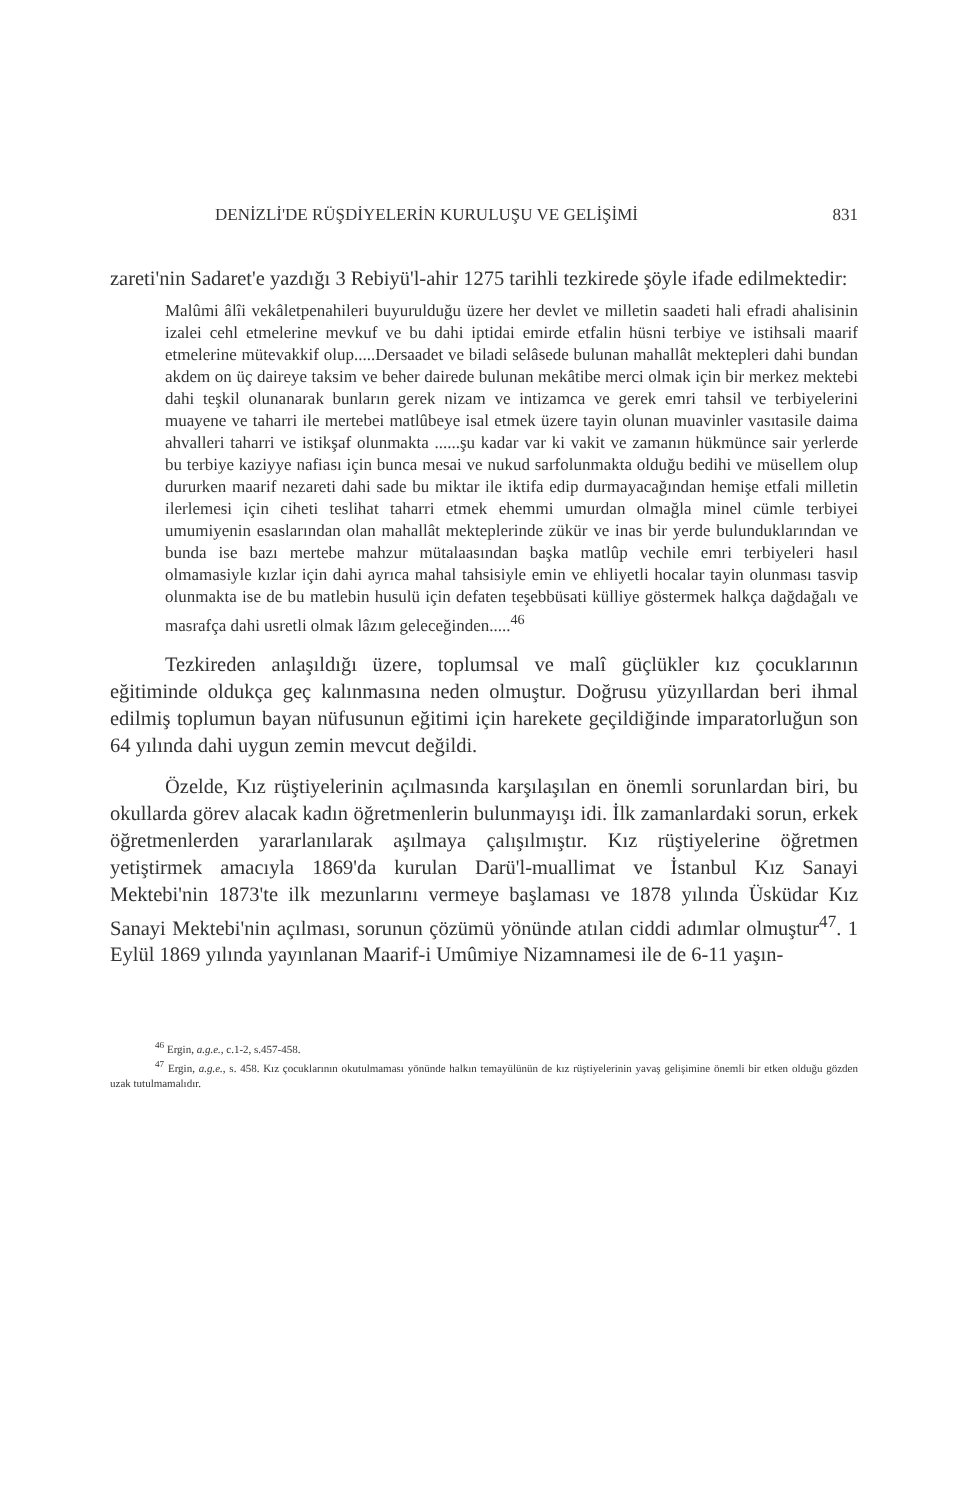DENİZLİ'DE RÜŞDİYELERİN KURULUŞU VE GELİŞİMİ 831
zareti'nin Sadaret'e yazdığı 3 Rebiyü'l-ahir 1275 tarihli tezkirede şöyle ifade edilmektedir:
Malûmi âlîi vekâletpenahileri buyurulduğu üzere her devlet ve milletin saadeti hali efradi ahalisinin izalei cehl etmelerine mevkuf ve bu dahi iptidai emirde etfalin hüsni terbiye ve istihsali maarif etmelerine mütevakkif olup.....Dersaadet ve biladi selâsede bulunan mahallât mektepleri dahi bundan akdem on üç daireye taksim ve beher dairede bulunan mekâtibe merci olmak için bir merkez mektebi dahi teşkil olunanarak bunların gerek nizam ve intizamca ve gerek emri tahsil ve terbiyelerini muayene ve taharri ile mertebei matlûbeye isal etmek üzere tayin olunan muavinler vasıtasile daima ahvalleri taharri ve istikşaf olunmakta ......şu kadar var ki vakit ve zamanın hükmünce sair yerlerde bu terbiye kaziyye nafiası için bunca mesai ve nukud sarfolunmakta olduğu bedihi ve müsellem olup dururken maarif nezareti dahi sade bu miktar ile iktifa edip durmayacağından hemişe etfali milletin ilerlemesi için ciheti teslihat taharri etmek ehemmi umurdan olmağla minel cümle terbiyei umumiyenin esaslarından olan mahallât mekteplerinde zükür ve inas bir yerde bulunduklarından ve bunda ise bazı mertebe mahzur mütalaasından başka matlûp vechile emri terbiyeleri hasıl olmamasiyle kızlar için dahi ayrıca mahal tahsisiyle emin ve ehliyetli hocalar tayin olunması tasvip olunmakta ise de bu matlebin husulü için defaten teşebbüsati külliye göstermek halkça dağdağalı ve masrafça dahi usretli olmak lâzım geleceğinden.....<sup>46</sup>
Tezkireden anlaşıldığı üzere, toplumsal ve malî güçlükler kız çocuklarının eğitiminde oldukça geç kalınmasına neden olmuştur. Doğrusu yüzyıllardan beri ihmal edilmiş toplumun bayan nüfusunun eğitimi için harekete geçildiğinde imparatorluğun son 64 yılında dahi uygun zemin mevcut değildi.
Özelde, Kız rüştiyelerinin açılmasında karşılaşılan en önemli sorunlardan biri, bu okullarda görev alacak kadın öğretmenlerin bulunmayışı idi. İlk zamanlardaki sorun, erkek öğretmenlerden yararlanılarak aşılmaya çalışılmıştır. Kız rüştiyelerine öğretmen yetiştirmek amacıyla 1869'da kurulan Darü'l-muallimat ve İstanbul Kız Sanayi Mektebi'nin 1873'te ilk mezunlarını vermeye başlaması ve 1878 yılında Üsküdar Kız Sanayi Mektebi'nin açılması, sorunun çözümü yönünde atılan ciddi adımlar olmuştur<sup>47</sup>. 1 Eylül 1869 yılında yayınlanan Maarif-i Umûmiye Nizamnamesi ile de 6-11 yaşın-
<sup>46</sup> Ergin, a.g.e., c.1-2, s.457-458.
<sup>47</sup> Ergin, a.g.e., s. 458. Kız çocuklarının okutulmaması yönünde halkın temayülünün de kız rüştiyelerinin yavaş gelişimine önemli bir etken olduğu gözden uzak tutulmamalıdır.